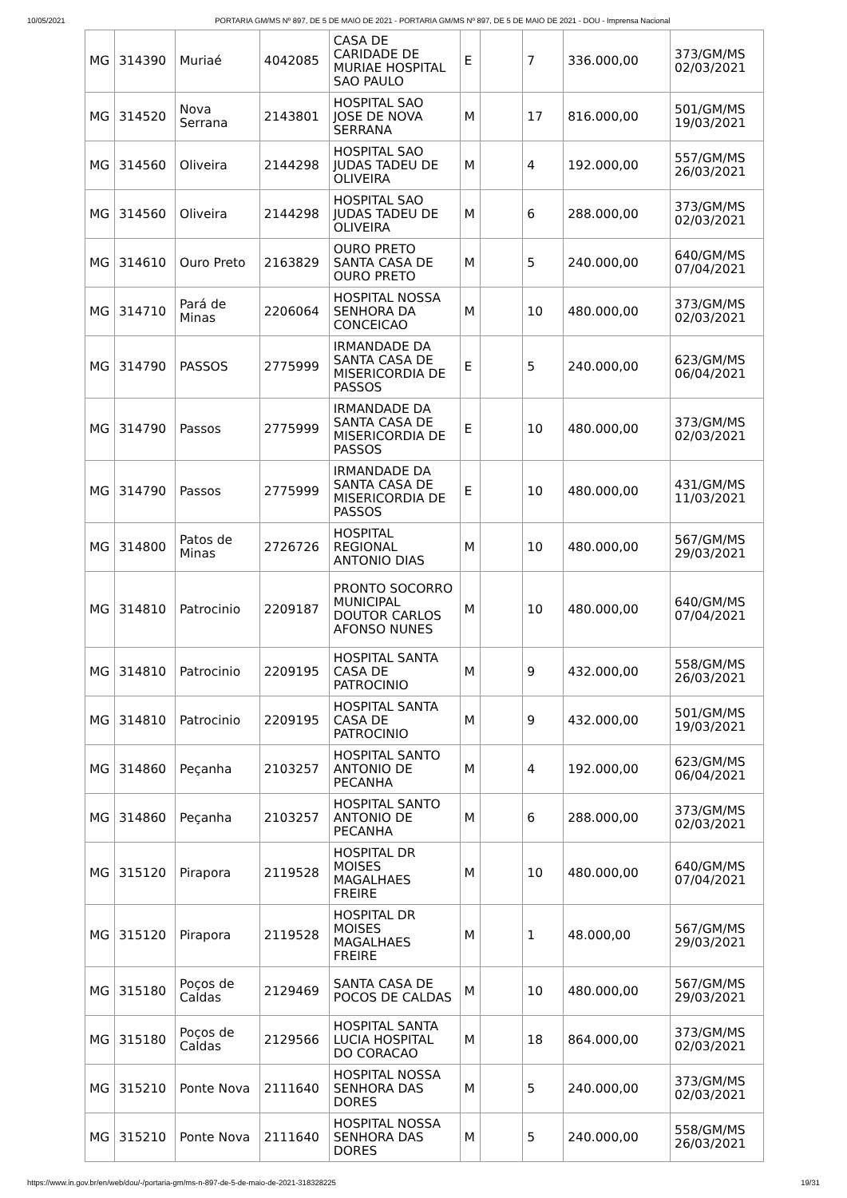10/05/2021 PORTARIA GM/MS Nº 897, DE 5 DE MAIO DE 2021 - PORTARIA GM/MS Nº 897, DE 5 DE MAIO DE 2021 - DOU - Imprensa Nacional
| MG | 314390 | Muriaé | 4042085 | CASA DE CARIDADE DE MURIAE HOSPITAL SAO PAULO | E | | 7 | 336.000,00 | 373/GM/MS 02/03/2021 |
| MG | 314520 | Nova Serrana | 2143801 | HOSPITAL SAO JOSE DE NOVA SERRANA | M | | 17 | 816.000,00 | 501/GM/MS 19/03/2021 |
| MG | 314560 | Oliveira | 2144298 | HOSPITAL SAO JUDAS TADEU DE OLIVEIRA | M | | 4 | 192.000,00 | 557/GM/MS 26/03/2021 |
| MG | 314560 | Oliveira | 2144298 | HOSPITAL SAO JUDAS TADEU DE OLIVEIRA | M | | 6 | 288.000,00 | 373/GM/MS 02/03/2021 |
| MG | 314610 | Ouro Preto | 2163829 | OURO PRETO SANTA CASA DE OURO PRETO | M | | 5 | 240.000,00 | 640/GM/MS 07/04/2021 |
| MG | 314710 | Pará de Minas | 2206064 | HOSPITAL NOSSA SENHORA DA CONCEICAO | M | | 10 | 480.000,00 | 373/GM/MS 02/03/2021 |
| MG | 314790 | PASSOS | 2775999 | IRMANDADE DA SANTA CASA DE MISERICORDIA DE PASSOS | E | | 5 | 240.000,00 | 623/GM/MS 06/04/2021 |
| MG | 314790 | Passos | 2775999 | IRMANDADE DA SANTA CASA DE MISERICORDIA DE PASSOS | E | | 10 | 480.000,00 | 373/GM/MS 02/03/2021 |
| MG | 314790 | Passos | 2775999 | IRMANDADE DA SANTA CASA DE MISERICORDIA DE PASSOS | E | | 10 | 480.000,00 | 431/GM/MS 11/03/2021 |
| MG | 314800 | Patos de Minas | 2726726 | HOSPITAL REGIONAL ANTONIO DIAS | M | | 10 | 480.000,00 | 567/GM/MS 29/03/2021 |
| MG | 314810 | Patrocinio | 2209187 | PRONTO SOCORRO MUNICIPAL DOUTOR CARLOS AFONSO NUNES | M | | 10 | 480.000,00 | 640/GM/MS 07/04/2021 |
| MG | 314810 | Patrocinio | 2209195 | HOSPITAL SANTA CASA DE PATROCINIO | M | | 9 | 432.000,00 | 558/GM/MS 26/03/2021 |
| MG | 314810 | Patrocinio | 2209195 | HOSPITAL SANTA CASA DE PATROCINIO | M | | 9 | 432.000,00 | 501/GM/MS 19/03/2021 |
| MG | 314860 | Peçanha | 2103257 | HOSPITAL SANTO ANTONIO DE PECANHA | M | | 4 | 192.000,00 | 623/GM/MS 06/04/2021 |
| MG | 314860 | Peçanha | 2103257 | HOSPITAL SANTO ANTONIO DE PECANHA | M | | 6 | 288.000,00 | 373/GM/MS 02/03/2021 |
| MG | 315120 | Pirapora | 2119528 | HOSPITAL DR MOISES MAGALHAES FREIRE | M | | 10 | 480.000,00 | 640/GM/MS 07/04/2021 |
| MG | 315120 | Pirapora | 2119528 | HOSPITAL DR MOISES MAGALHAES FREIRE | M | | 1 | 48.000,00 | 567/GM/MS 29/03/2021 |
| MG | 315180 | Poços de Caldas | 2129469 | SANTA CASA DE POCOS DE CALDAS | M | | 10 | 480.000,00 | 567/GM/MS 29/03/2021 |
| MG | 315180 | Poços de Caldas | 2129566 | HOSPITAL SANTA LUCIA HOSPITAL DO CORACAO | M | | 18 | 864.000,00 | 373/GM/MS 02/03/2021 |
| MG | 315210 | Ponte Nova | 2111640 | HOSPITAL NOSSA SENHORA DAS DORES | M | | 5 | 240.000,00 | 373/GM/MS 02/03/2021 |
| MG | 315210 | Ponte Nova | 2111640 | HOSPITAL NOSSA SENHORA DAS DORES | M | | 5 | 240.000,00 | 558/GM/MS 26/03/2021 |
https://www.in.gov.br/en/web/dou/-/portaria-gm/ms-n-897-de-5-de-maio-de-2021-318328225 19/31